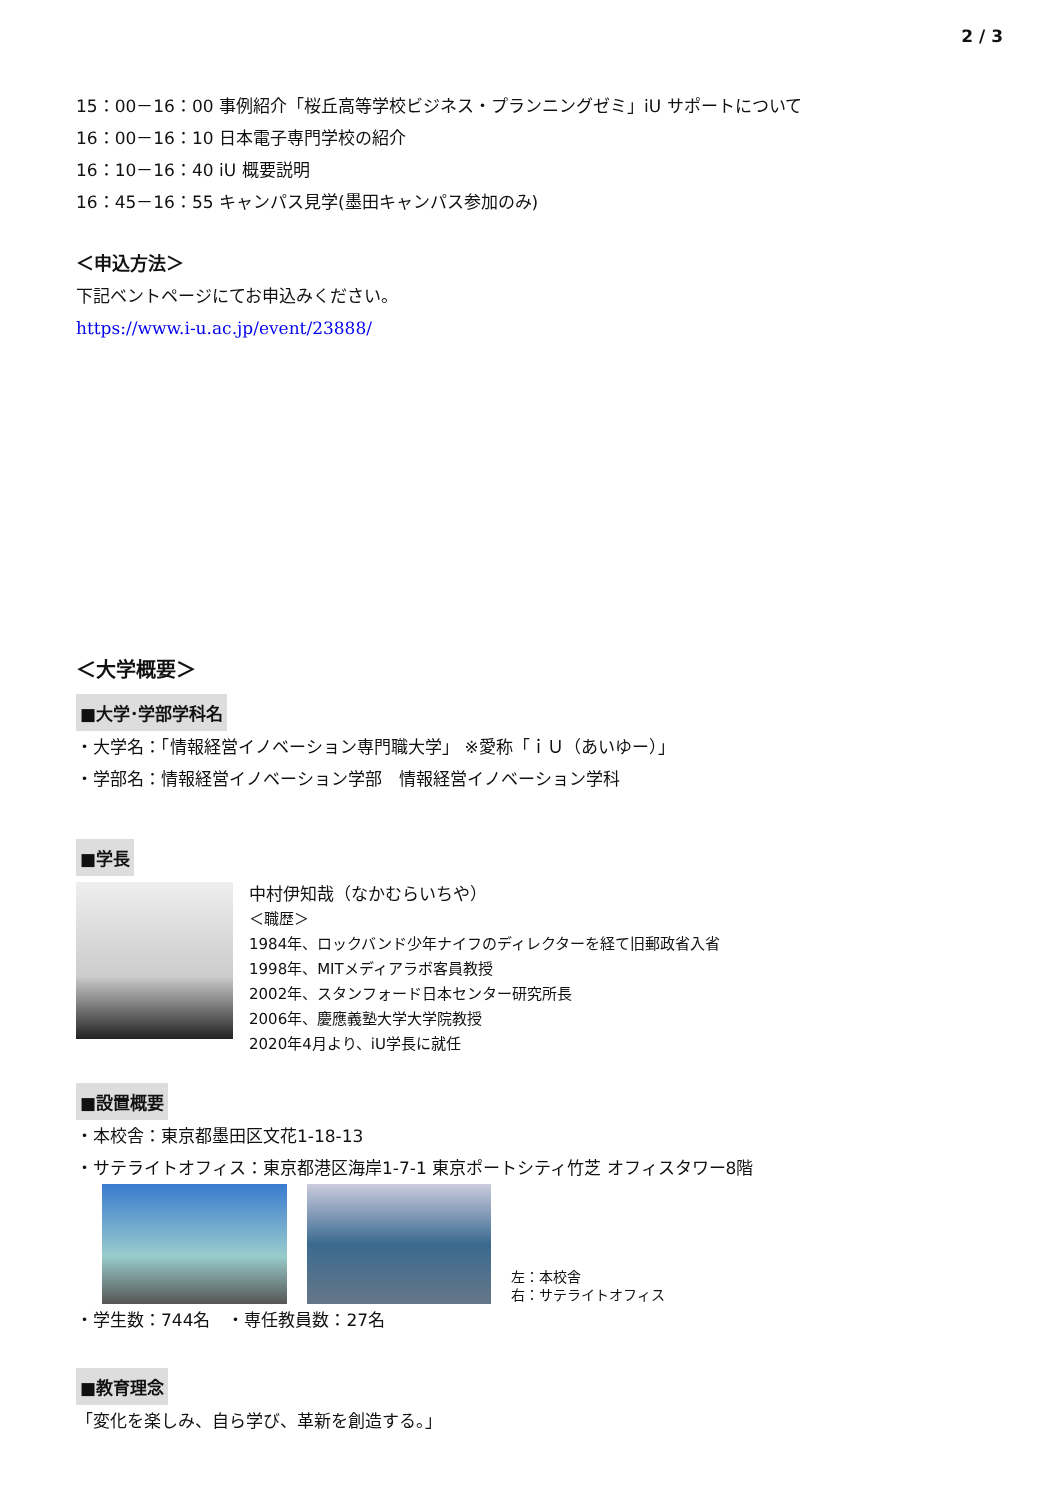2 / 3
15：00－16：00 事例紹介「桜丘高等学校ビジネス・プランニングゼミ」iU サポートについて
16：00－16：10 日本電子専門学校の紹介
16：10－16：40 iU 概要説明
16：45－16：55 キャンパス見学(墨田キャンパス参加のみ)
＜申込方法＞
下記ベントページにてお申込みください。
https://www.i-u.ac.jp/event/23888/
＜大学概要＞
■大学･学部学科名
・大学名：「情報経営イノベーション専門職大学」 ※愛称「ｉＵ（あいゆー）」
・学部名：情報経営イノベーション学部　情報経営イノベーション学科
■学長
中村伊知哉（なかむらいちや）
＜職歴＞
1984年、ロックバンド少年ナイフのディレクターを経て旧郵政省入省
1998年、MITメディアラボ客員教授
2002年、スタンフォード日本センター研究所長
2006年、慶應義塾大学大学院教授
2020年4月より、iU学長に就任
■設置概要
・本校舎：東京都墨田区文花1-18-13
・サテライトオフィス：東京都港区海岸1-7-1 東京ポートシティ竹芝 オフィスタワー8階
左：本校舎
右：サテライトオフィス
・学生数：744名　・専任教員数：27名
■教育理念
「変化を楽しみ、自ら学び、革新を創造する。」